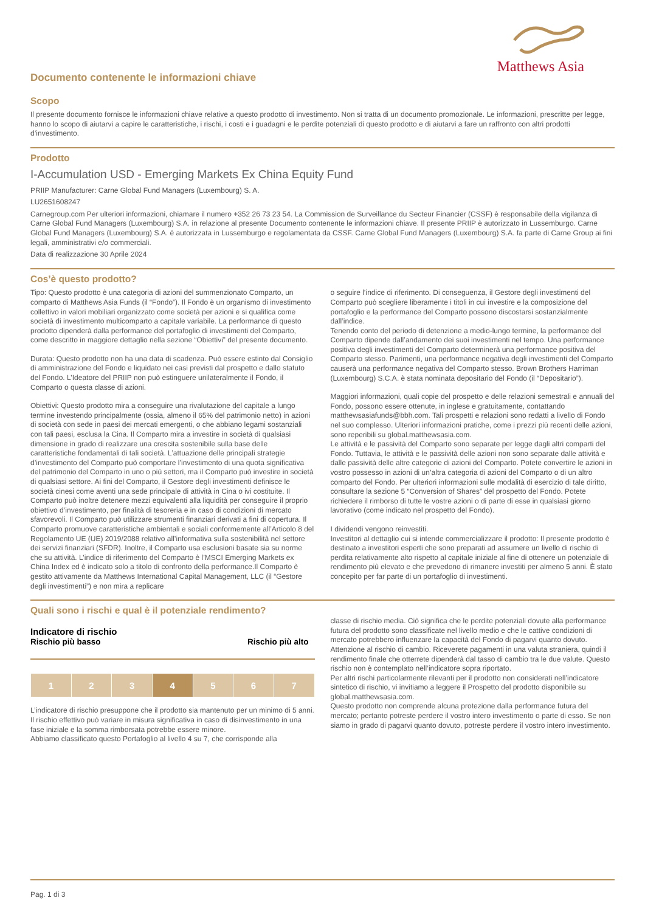Matthews Asia
Documento contenente le informazioni chiave
Scopo
Il presente documento fornisce le informazioni chiave relative a questo prodotto di investimento. Non si tratta di un documento promozionale. Le informazioni, prescritte per legge, hanno lo scopo di aiutarvi a capire le caratteristiche, i rischi, i costi e i guadagni e le perdite potenziali di questo prodotto e di aiutarvi a fare un raffronto con altri prodotti d’investimento.
Prodotto
I-Accumulation USD - Emerging Markets Ex China Equity Fund
PRIIP Manufacturer: Carne Global Fund Managers (Luxembourg) S. A.
LU2651608247
Carnegroup.com Per ulteriori informazioni, chiamare il numero +352 26 73 23 54. La Commission de Surveillance du Secteur Financier (CSSF) è responsabile della vigilanza di Carne Global Fund Managers (Luxembourg) S.A. in relazione al presente Documento contenente le informazioni chiave. Il presente PRIIP è autorizzato in Lussemburgo. Carne Global Fund Managers (Luxembourg) S.A. è autorizzata in Lussemburgo e regolamentata da CSSF. Carne Global Fund Managers (Luxembourg) S.A. fa parte di Carne Group ai fini legali, amministrativi e/o commerciali.
Data di realizzazione 30 Aprile 2024
Cos’è questo prodotto?
Tipo: Questo prodotto è una categoria di azioni del summenzionato Comparto, un comparto di Matthews Asia Funds (il “Fondo”). Il Fondo è un organismo di investimento collettivo in valori mobiliari organizzato come società per azioni e si qualifica come società di investimento multicomparto a capitale variabile. La performance di questo prodotto dipenderà dalla performance del portafoglio di investimenti del Comparto, come descritto in maggiore dettaglio nella sezione “Obiettivi” del presente documento.
Durata: Questo prodotto non ha una data di scadenza. Può essere estinto dal Consiglio di amministrazione del Fondo e liquidato nei casi previsti dal prospetto e dallo statuto del Fondo. L’Ideatore del PRIIP non può estinguere unilateralmente il Fondo, il Comparto o questa classe di azioni.
Obiettivi: Questo prodotto mira a conseguire una rivalutazione del capitale a lungo termine investendo principalmente (ossia, almeno il 65% del patrimonio netto) in azioni di società con sede in paesi dei mercati emergenti, o che abbiano legami sostanziali con tali paesi, esclusa la Cina. Il Comparto mira a investire in società di qualsiasi dimensione in grado di realizzare una crescita sostenibile sulla base delle caratteristiche fondamentali di tali società. L’attuazione delle principali strategie d’investimento del Comparto può comportare l’investimento di una quota significativa del patrimonio del Comparto in uno o più settori, ma il Comparto può investire in società di qualsiasi settore. Ai fini del Comparto, il Gestore degli investimenti definisce le società cinesi come aventi una sede principale di attività in Cina o ivi costituite. Il Comparto può inoltre detenere mezzi equivalenti alla liquidità per conseguire il proprio obiettivo d’investimento, per finalità di tesoreria e in caso di condizioni di mercato sfavorevoli. Il Comparto può utilizzare strumenti finanziari derivati a fini di copertura. Il Comparto promuove caratteristiche ambientali e sociali conformemente all’Articolo 8 del Regolamento UE (UE) 2019/2088 relativo all’informativa sulla sostenibilità nel settore dei servizi finanziari (SFDR). Inoltre, il Comparto usa esclusioni basate sia su norme che su attività. L’indice di riferimento del Comparto è l’MSCI Emerging Markets ex China Index ed è indicato solo a titolo di confronto della performance.Il Comparto è gestito attivamente da Matthews International Capital Management, LLC (il “Gestore degli investimenti”) e non mira a replicare
o seguire l’indice di riferimento. Di conseguenza, il Gestore degli investimenti del Comparto può scegliere liberamente i titoli in cui investire e la composizione del portafoglio e la performance del Comparto possono discostarsi sostanzialmente dall’indice.
Tenendo conto del periodo di detenzione a medio-lungo termine, la performance del Comparto dipende dall’andamento dei suoi investimenti nel tempo. Una performance positiva degli investimenti del Comparto determinerà una performance positiva del Comparto stesso. Parimenti, una performance negativa degli investimenti del Comparto causerà una performance negativa del Comparto stesso. Brown Brothers Harriman (Luxembourg) S.C.A. è stata nominata depositario del Fondo (il “Depositario”).
Maggiori informazioni, quali copie del prospetto e delle relazioni semestrali e annuali del Fondo, possono essere ottenute, in inglese e gratuitamente, contattando matthewsasiafunds@bbh.com. Tali prospetti e relazioni sono redatti a livello di Fondo nel suo complesso. Ulteriori informazioni pratiche, come i prezzi più recenti delle azioni, sono reperibili su global.matthewsasia.com.
Le attività e le passività del Comparto sono separate per legge dagli altri comparti del Fondo. Tuttavia, le attività e le passività delle azioni non sono separate dalle attività e dalle passività delle altre categorie di azioni del Comparto. Potete convertire le azioni in vostro possesso in azioni di un’altra categoria di azioni del Comparto o di un altro comparto del Fondo. Per ulteriori informazioni sulle modalità di esercizio di tale diritto, consultare la sezione 5 “Conversion of Shares” del prospetto del Fondo. Potete richiedere il rimborso di tutte le vostre azioni o di parte di esse in qualsiasi giorno lavorativo (come indicato nel prospetto del Fondo).
I dividendi vengono reinvestiti.
Investitori al dettaglio cui si intende commercializzare il prodotto: Il presente prodotto è destinato a investitori esperti che sono preparati ad assumere un livello di rischio di perdita relativamente alto rispetto al capitale iniziale al fine di ottenere un potenziale di rendimento più elevato e che prevedono di rimanere investiti per almeno 5 anni. È stato concepito per far parte di un portafoglio di investimenti.
Quali sono i rischi e qual è il potenziale rendimento?
Indicatore di rischio
Rischio più basso Rischio più alto
| 1 | 2 | 3 | 4 | 5 | 6 | 7 |
L’indicatore di rischio presuppone che il prodotto sia mantenuto per un minimo di 5 anni. Il rischio effettivo può variare in misura significativa in caso di disinvestimento in una fase iniziale e la somma rimborsata potrebbe essere minore.
Abbiamo classificato questo Portafoglio al livello 4 su 7, che corrisponde alla
classe di rischio media. Ciò significa che le perdite potenziali dovute alla performance futura del prodotto sono classificate nel livello medio e che le cattive condizioni di mercato potrebbero influenzare la capacità del Fondo di pagarvi quanto dovuto.
Attenzione al rischio di cambio. Riceverete pagamenti in una valuta straniera, quindi il rendimento finale che otterrete dipenderà dal tasso di cambio tra le due valute. Questo rischio non è contemplato nell’indicatore sopra riportato.
Per altri rischi particolarmente rilevanti per il prodotto non considerati nell’indicatore sintetico di rischio, vi invitiamo a leggere il Prospetto del prodotto disponibile su global.matthewsasia.com.
Questo prodotto non comprende alcuna protezione dalla performance futura del mercato; pertanto potreste perdere il vostro intero investimento o parte di esso. Se non siamo in grado di pagarvi quanto dovuto, potreste perdere il vostro intero investimento.
Pag. 1 di 3